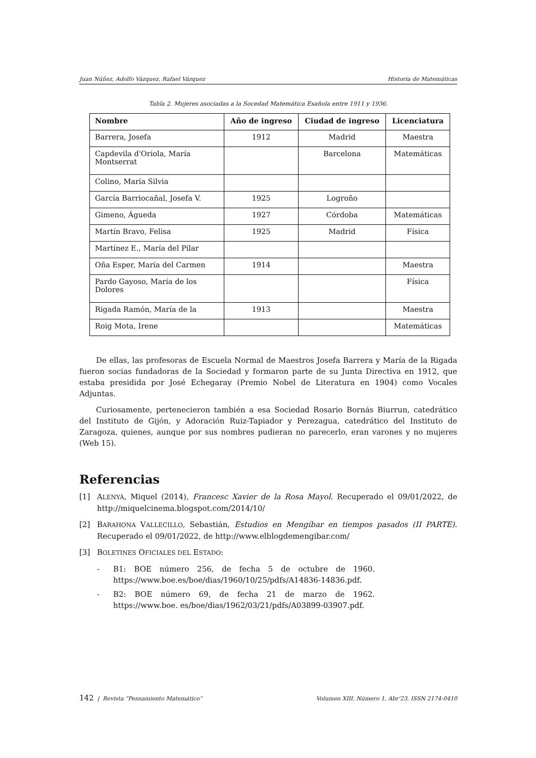Juan Núñez, Adolfo Vázquez, Rafael Vázquez Historia de Matemáticas
Tabla 2. Mujeres asociadas a la Socedad Matemática Esañola entre 1911 y 1936.
| Nombre | Año de ingreso | Ciudad de ingreso | Licenciatura |
| --- | --- | --- | --- |
| Barrera, Josefa | 1912 | Madrid | Maestra |
| Capdevila d'Oriola, María Montserrat | | Barcelona | Matemáticas |
| Colino, María Silvia | | | |
| García Barriocañal, Josefa V. | 1925 | Logroño | |
| Gimeno, Águeda | 1927 | Córdoba | Matemáticas |
| Martín Bravo, Felisa | 1925 | Madrid | Física |
| Martínez E., María del Pilar | | | |
| Oña Esper, María del Carmen | 1914 | | Maestra |
| Pardo Gayoso, María de los Dolores | | | Física |
| Rigada Ramón, María de la | 1913 | | Maestra |
| Roig Mota, Irene | | | Matemáticas |
De ellas, las profesoras de Escuela Normal de Maestros Josefa Barrera y María de la Rigada fueron socias fundadoras de la Sociedad y formaron parte de su Junta Directiva en 1912, que estaba presidida por José Echegaray (Premio Nobel de Literatura en 1904) como Vocales Adjuntas.
Curiosamente, pertenecieron también a esa Sociedad Rosario Bornás Biurrun, catedrático del Instituto de Gijón, y Adoración Ruiz-Tapiador y Perezagua, catedrático del Instituto de Zaragoza, quienes, aunque por sus nombres pudieran no parecerlo, eran varones y no mujeres (Web 15).
Referencias
[1] ALENYÀ, Miquel (2014), Francesc Xavier de la Rosa Mayol. Recuperado el 09/01/2022, de http://miquelcinema.blogspot.com/2014/10/
[2] BARAHONA VALLECILLO, Sebastián, Estudios en Mengíbar en tiempos pasados (II PARTE). Recuperado el 09/01/2022, de http://www.elblogdemengibar.com/
[3] BOLETINES OFICIALES DEL ESTADO:
- B1: BOE número 256, de fecha 5 de octubre de 1960. https://www.boe.es/boe/dias/1960/10/25/pdfs/A14836-14836.pdf.
- B2: BOE número 69, de fecha 21 de marzo de 1962. https://www.boe. es/boe/dias/1962/03/21/pdfs/A03899-03907.pdf.
142 | Revista “Pensamiento Matemático” Volumen XIII, Número 1, Abr’23, ISSN 2174-0410